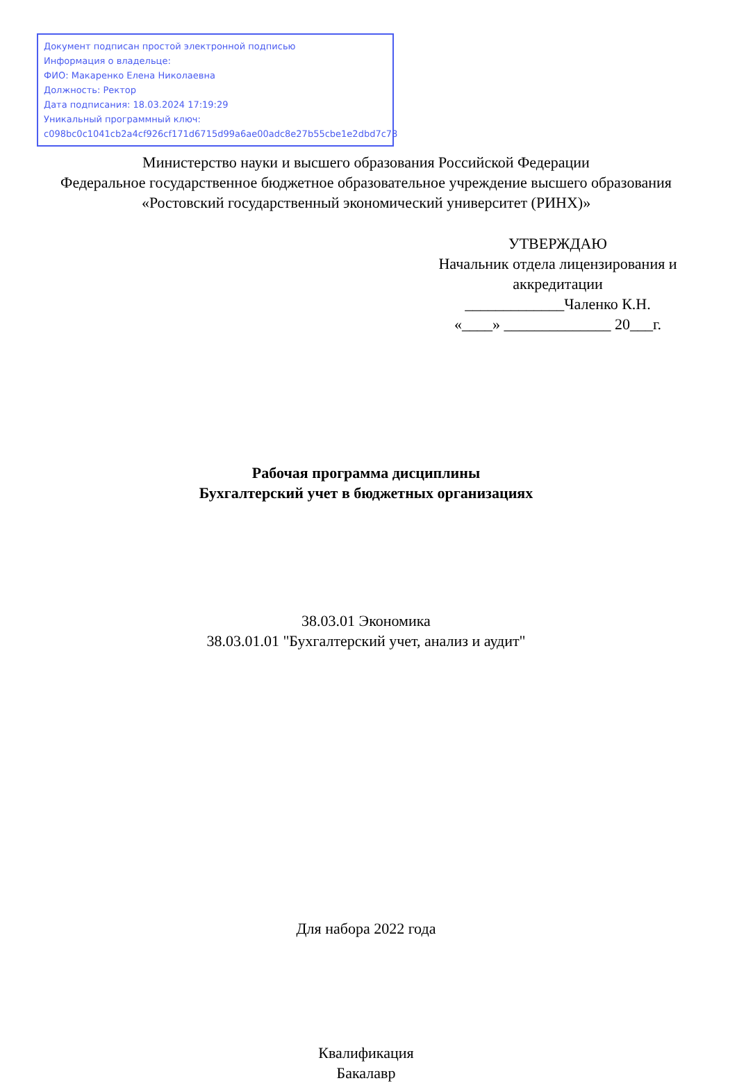Документ подписан простой электронной подписью
Информация о владельце:
ФИО: Макаренко Елена Николаевна
Должность: Ректор
Дата подписания: 18.03.2024 17:19:29
Уникальный программный ключ:
c098bc0c1041cb2a4cf926cf171d6715d99a6ae00adc8e27b55cbe1e2dbd7c78
Министерство науки и высшего образования Российской Федерации
Федеральное государственное бюджетное образовательное учреждение высшего образования «Ростовский государственный экономический университет (РИНХ)»
УТВЕРЖДАЮ
Начальник отдела лицензирования и аккредитации
_____________Чаленко К.Н.
«____» ______________ 20___г.
Рабочая программа дисциплины
Бухгалтерский учет в бюджетных организациях
38.03.01 Экономика
38.03.01.01 "Бухгалтерский учет, анализ и аудит"
Для набора 2022 года
Квалификация
Бакалавр